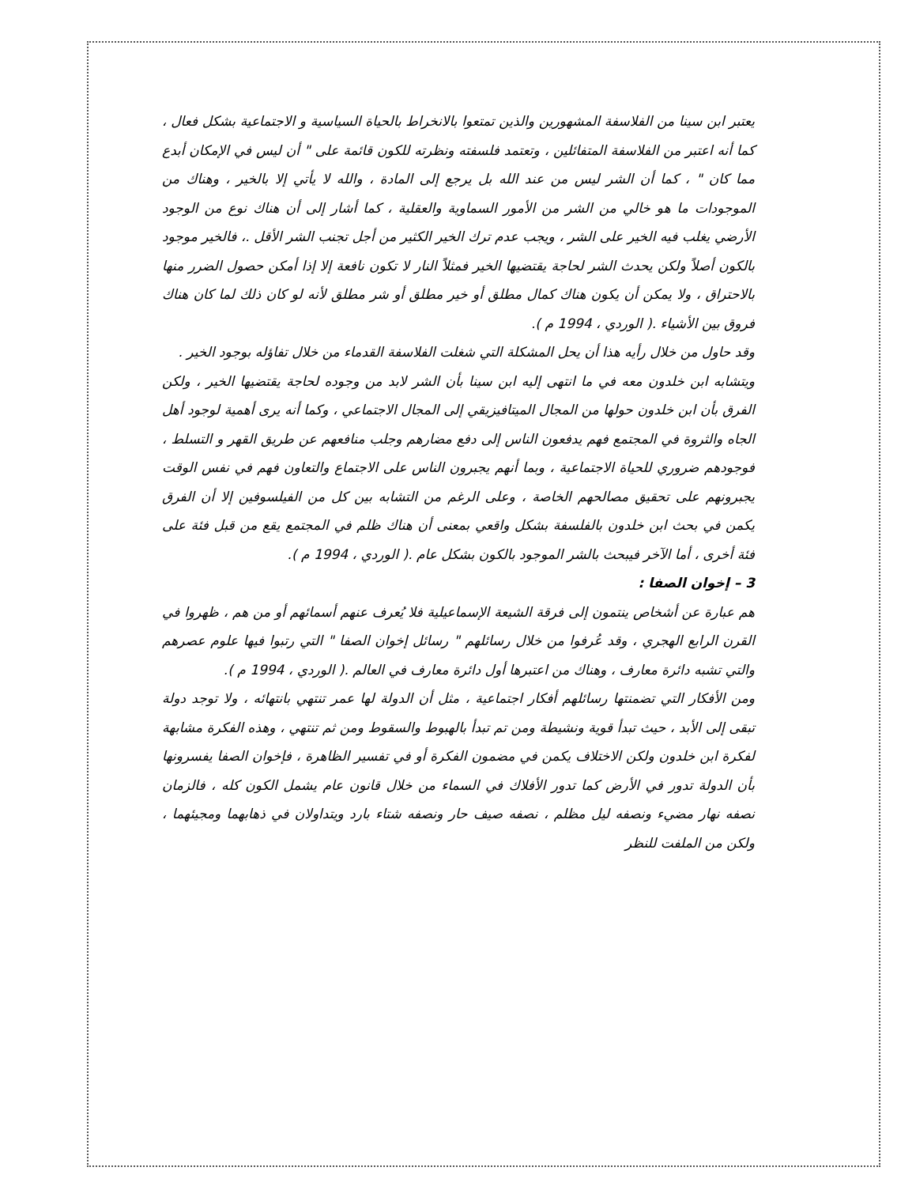يعتبر ابن سينا من الفلاسفة المشهورين والذين تمتعوا بالانخراط بالحياة السياسية و الاجتماعية بشكل فعال ، كما أنه اعتبر من الفلاسفة المتفائلين ، وتعتمد فلسفته ونظرته للكون قائمة على " أن ليس في الإمكان أبدع مما كان " ، كما أن الشر ليس من عند الله بل يرجع إلى المادة ، والله لا يأتي إلا بالخير ، وهناك من الموجودات ما هو خالي من الشر من الأمور السماوية والعقلية ، كما أشار إلى أن هناك نوع من الوجود الأرضي يغلب فيه الخير على الشر ، ويجب عدم ترك الخير الكثير من أجل تجنب الشر الأقل .، فالخير موجود بالكون أصلاً ولكن يحدث الشر لحاجة يقتضيها الخير فمثلاً النار لا تكون نافعة إلا إذا أمكن حصول الضرر منها بالاحتراق ، ولا يمكن أن يكون هناك كمال مطلق أو خير مطلق أو شر مطلق لأنه لو كان ذلك لما كان هناك فروق بين الأشياء .( الوردي ، 1994 م ).
وقد حاول من خلال رأيه هذا أن يحل المشكلة التي شغلت الفلاسفة القدماء من خلال تفاؤله بوجود الخير .
ويتشابه ابن خلدون معه في ما انتهى إليه ابن سينا بأن الشر لابد من وجوده لحاجة يقتضيها الخير ، ولكن الفرق بأن ابن خلدون حولها من المجال الميتافيزيقي إلى المجال الاجتماعي ، وكما أنه يرى أهمية لوجود أهل الجاه والثروة في المجتمع فهم يدفعون الناس إلى دفع مضارهم وجلب منافعهم عن طريق القهر و التسلط ، فوجودهم ضروري للحياة الاجتماعية ، وبما أنهم يجبرون الناس على الاجتماع والتعاون فهم في نفس الوقت يجبرونهم على تحقيق مصالحهم الخاصة ، وعلى الرغم من التشابه بين كل من الفيلسوفين إلا أن الفرق يكمن في بحث ابن خلدون بالفلسفة بشكل واقعي بمعنى أن هناك ظلم في المجتمع يقع من قبل فئة على فئة أخرى ، أما الآخر فيبحث بالشر الموجود بالكون بشكل عام .( الوردي ، 1994 م ).
3 – إخوان الصفا :
هم عبارة عن أشخاص ينتمون إلى فرقة الشيعة الإسماعيلية فلا يُعرف عنهم أسمائهم أو من هم ، ظهروا في القرن الرابع الهجري ، وقد عُرفوا من خلال رسائلهم " رسائل إخوان الصفا " التي رتبوا فيها علوم عصرهم والتي تشبه دائرة معارف ، وهناك من اعتبرها أول دائرة معارف في العالم .( الوردي ، 1994 م ).
ومن الأفكار التي تضمنتها رسائلهم أفكار اجتماعية ، مثل أن الدولة لها عمر تنتهي بانتهائه ، ولا توجد دولة تبقى إلى الأبد ، حيث تبدأ قوية ونشيطة ومن تم تبدأ بالهبوط والسقوط ومن ثم تنتهي ، وهذه الفكرة مشابهة لفكرة ابن خلدون ولكن الاختلاف يكمن في مضمون الفكرة أو في تفسير الظاهرة ، فإخوان الصفا يفسرونها بأن الدولة تدور في الأرض كما تدور الأفلاك في السماء من خلال قانون عام يشمل الكون كله ، فالزمان نصفه نهار مضيء ونصفه ليل مظلم ، نصفه صيف حار ونصفه شتاء بارد ويتداولان في ذهابهما ومجيئهما ، ولكن من الملفت للنظر